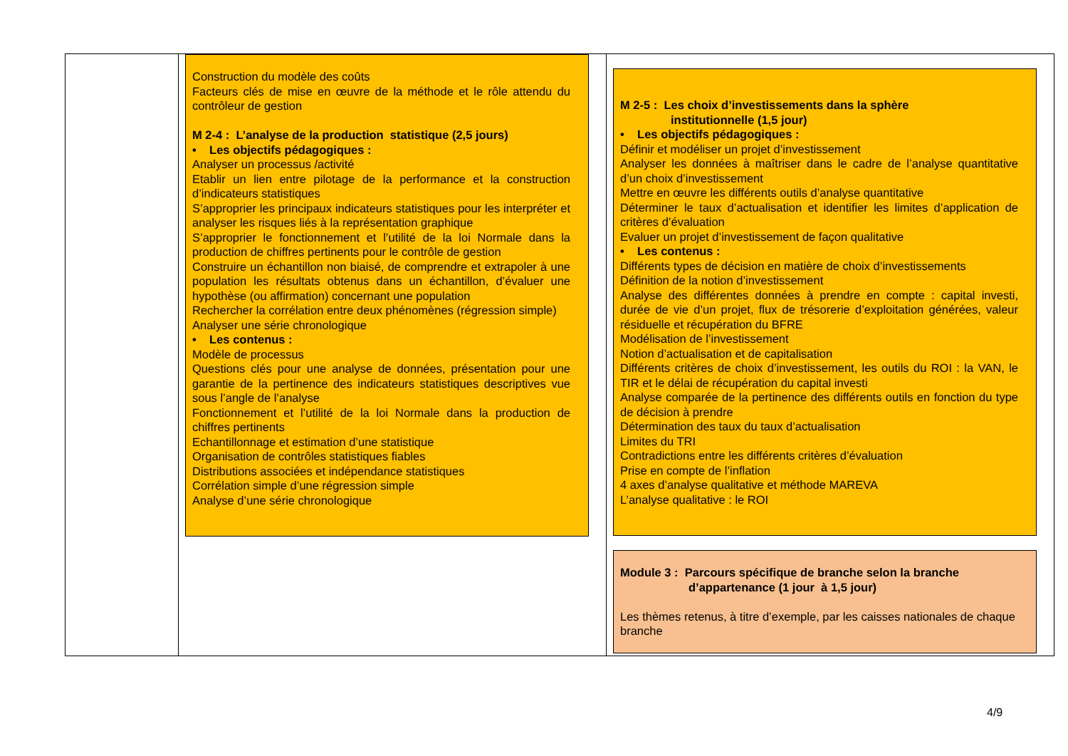| | Construction du modèle des coûts Facteurs clés de mise en œuvre de la méthode et le rôle attendu du contrôleur de gestion M 2-4 : L’analyse de la production statistique (2,5 jours) • Les objectifs pédagogiques : Analyser un processus /activité Etablir un lien entre pilotage de la performance et la construction d’indicateurs statistiques S’approprier les principaux indicateurs statistiques pour les interpréter et analyser les risques liés à la représentation graphique S’approprier le fonctionnement et l’utilité de la loi Normale dans la production de chiffres pertinents pour le contrôle de gestion Construire un échantillon non biaisé, de comprendre et extrapoler à une population les résultats obtenus dans un échantillon, d’évaluer une hypothèse (ou affirmation) concernant une population Rechercher la corrélation entre deux phénomènes (régression simple) Analyser une série chronologique • Les contenus : Modèle de processus Questions clés pour une analyse de données, présentation pour une garantie de la pertinence des indicateurs statistiques descriptives vue sous l’angle de l’analyse Fonctionnement et l’utilité de la loi Normale dans la production de chiffres pertinents Echantillonnage et estimation d’une statistique Organisation de contrôles statistiques fiables Distributions associées et indépendance statistiques Corrélation simple d’une régression simple Analyse d’une série chronologique | M 2-5 : Les choix d’investissements dans la sphère institutionnelle (1,5 jour) • Les objectifs pédagogiques : Définir et modéliser un projet d’investissement Analyser les données à maîtriser dans le cadre de l’analyse quantitative d’un choix d’investissement Mettre en œuvre les différents outils d’analyse quantitative Déterminer le taux d’actualisation et identifier les limites d’application de critères d’évaluation Evaluer un projet d’investissement de façon qualitative • Les contenus : Différents types de décision en matière de choix d’investissements Définition de la notion d’investissement Analyse des différentes données à prendre en compte : capital investi, durée de vie d’un projet, flux de trésorerie d’exploitation générées, valeur résiduelle et récupération du BFRE Modélisation de l’investissement Notion d’actualisation et de capitalisation Différents critères de choix d’investissement, les outils du ROI : la VAN, le TIR et le délai de récupération du capital investi Analyse comparée de la pertinence des différents outils en fonction du type de décision à prendre Détermination des taux du taux d’actualisation Limites du TRI Contradictions entre les différents critères d’évaluation Prise en compte de l’inflation 4 axes d’analyse qualitative et méthode MAREVA L’analyse qualitative : le ROI Module 3 : Parcours spécifique de branche selon la branche d’appartenance (1 jour à 1,5 jour) Les thèmes retenus, à titre d’exemple, par les caisses nationales de chaque branche |
4/9